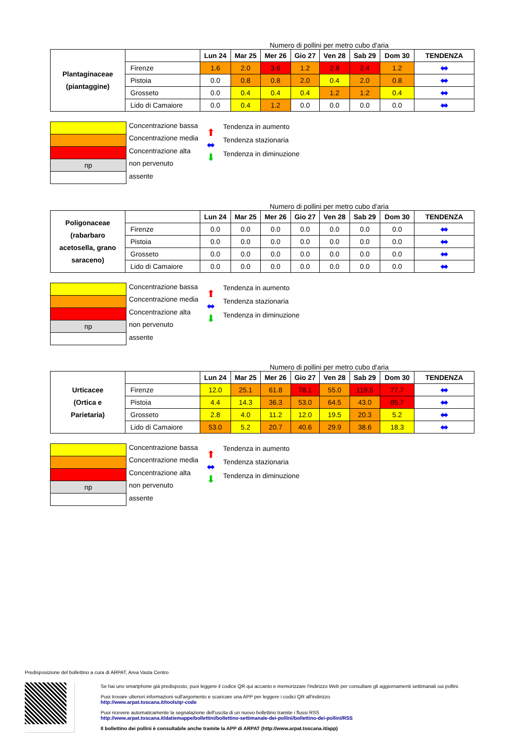Numero di pollini per metro cubo d'aria
| Plantaginaceae (piantaggine) | | Lun 24 | Mar 25 | Mer 26 | Gio 27 | Ven 28 | Sab 29 | Dom 30 | TENDENZA |
| | Firenze | 1.6 | 2.0 | 3.6 | 1.2 | 2.8 | 2.4 | 1.2 | ⬌ |
| | Pistoia | 0.0 | 0.8 | 0.8 | 2.0 | 0.4 | 2.0 | 0.8 | ⬌ |
| | Grosseto | 0.0 | 0.4 | 0.4 | 0.4 | 1.2 | 1.2 | 0.4 | ⬌ |
| | Lido di Camaiore | 0.0 | 0.4 | 1.2 | 0.0 | 0.0 | 0.0 | 0.0 | ⬌ |
np
Concentrazione bassa
Concentrazione media
Concentrazione alta
non pervenuto
assente
⬆
⬌
⬇
Tendenza in aumento
Tendenza stazionaria
Tendenza in diminuzione
Numero di pollini per metro cubo d'aria
| Poligonaceae (rabarbaro acetosella, grano saraceno) | | Lun 24 | Mar 25 | Mer 26 | Gio 27 | Ven 28 | Sab 29 | Dom 30 | TENDENZA |
| | Firenze | 0.0 | 0.0 | 0.0 | 0.0 | 0.0 | 0.0 | 0.0 | ⬌ |
| | Pistoia | 0.0 | 0.0 | 0.0 | 0.0 | 0.0 | 0.0 | 0.0 | ⬌ |
| | Grosseto | 0.0 | 0.0 | 0.0 | 0.0 | 0.0 | 0.0 | 0.0 | ⬌ |
| | Lido di Camaiore | 0.0 | 0.0 | 0.0 | 0.0 | 0.0 | 0.0 | 0.0 | ⬌ |
np
Concentrazione bassa
Concentrazione media
Concentrazione alta
non pervenuto
assente
⬆
⬌
⬇
Tendenza in aumento
Tendenza stazionaria
Tendenza in diminuzione
Numero di pollini per metro cubo d'aria
| Urticacee (Ortica e Parietaria) | | Lun 24 | Mar 25 | Mer 26 | Gio 27 | Ven 28 | Sab 29 | Dom 30 | TENDENZA |
| | Firenze | 12.0 | 25.1 | 61.8 | 78.1 | 55.0 | 119.5 | 77.7 | ⬌ |
| | Pistoia | 4.4 | 14.3 | 36.3 | 53.0 | 64.5 | 43.0 | 85.7 | ⬌ |
| | Grosseto | 2.8 | 4.0 | 11.2 | 12.0 | 19.5 | 20.3 | 5.2 | ⬌ |
| | Lido di Camaiore | 53.0 | 5.2 | 20.7 | 40.6 | 29.9 | 38.6 | 18.3 | ⬌ |
np
Concentrazione bassa
Concentrazione media
Concentrazione alta
non pervenuto
assente
⬆
⬌
⬇
Tendenza in aumento
Tendenza stazionaria
Tendenza in diminuzione
Predisposizione del bollettino a cura di ARPAT, Area Vasta Centro
Se hai uno smartphone già predisposto, puoi leggere il codice QR qui accanto e memorizzare l'indirizzo Web per consultare gli aggiornamenti settimanali sui pollini.
Puoi trovare ulteriori informazioni sull'argomento e scaricare una APP per leggere i codici QR all'indirizzo
http://www.arpat.toscana.it/tools/qr-code
Puoi ricevere automaticamente la segnalazione dell'uscita di un nuovo bollettino tramite i flussi RSS
http://www.arpat.toscana.it/datiemappe/bollettini/bollettino-settimanale-dei-pollini/bollettino-dei-pollini/RSS
Il bollettino dei pollini è consultabile anche tramite la APP di ARPAT (http://www.arpat.toscana.it/app)